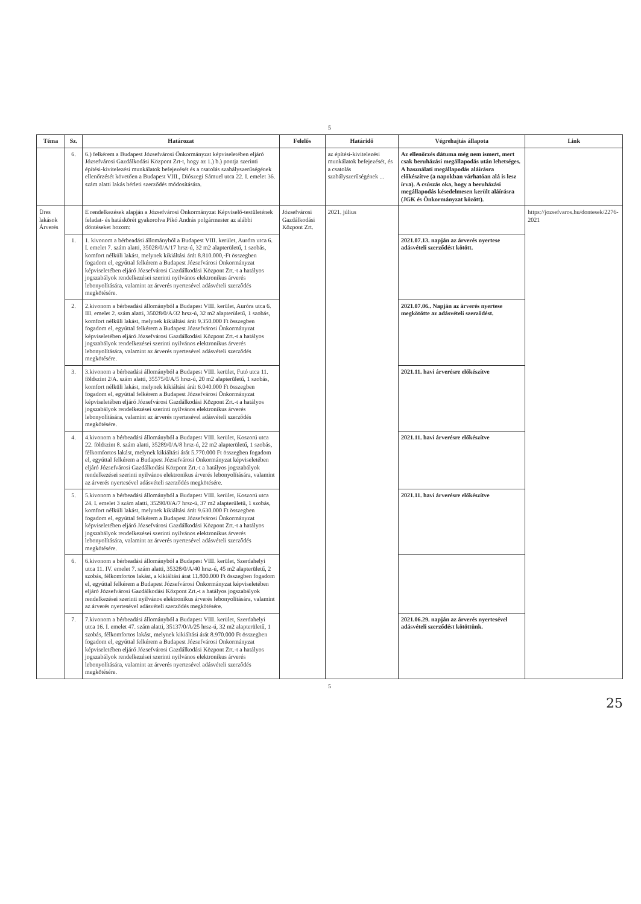5
| Téma | Sz. | Határozat | Felelős | Határidő | Végrehajtás állapota | Link |
| --- | --- | --- | --- | --- | --- | --- |
| | 6. | 6.) felkérem a Budapest Józsefvárosi Önkormányzat képviseletében eljáró Józsefvárosi Gazdálkodási Központ Zrt-t, hogy az 1.) b.) pontja szerinti építési-kivitelezési munkálatok befejezését és a csatolás szabályszerűségének ellenőrzését követően a Budapest VIII., Diószegi Sámuel utca 22. I. emelet 36. szám alatti lakás bérleti szerződés módosítására. | | az építési-kivitelezési munkálatok befejezését, és a csatolás szabályszerűségének ... | Az ellenőrzés dátuma még nem ismert, mert csak beruházási megállapodás után lehetséges. A használati megállapodás aláírásra előkészítve (a napokban várhatóan alá is lesz írva). A csúszás oka, hogy a beruházási megállapodás késedelmesen került aláírásra (JGK és Önkormányzat között). | |
| Üres lakások Árverés | | E rendelkezések alapján a Józsefvárosi Önkormányzat Képviselő-testületének feladat- és hatáskörét gyakorolva Pikó András polgármester az alábbi döntéseket hozom: | Józsefvárosi Gazdálkodási Központ Zrt. | 2021. július | | https://jozsefvaros.hu/dontesek/2276-2021 |
| | 1. | 1. kivonom a bérbeadási állományból a Budapest VIII. kerület, Auróra utca 6. I. emelet 7. szám alatti, 35028/0/A/17 hrsz-ú, 32 m2 alapterületű, 1 szobás, komfort nélküli lakást, melynek kikiáltási árát 8.810.000,-Ft összegben fogadom el, egyúttal felkérem a Budapest Józsefvárosi Önkormányzat képviseletében eljáró Józsefvárosi Gazdálkodási Központ Zrt.-t a hatályos jogszabályok rendelkezései szerinti nyilvános elektronikus árverés lebonyolítására, valamint az árverés nyertesével adásvételi szerződés megkötésére. | | | 2021.07.13. napján az árverés nyertese adásvételi szerződést kötött. | |
| | 2. | 2.kivonom a bérbeadási állományból a Budapest VIII. kerület, Auróra utca 6. III. emelet 2. szám alatti, 35028/0/A/32 hrsz-ú, 32 m2 alapterületű, 1 szobás, komfort nélküli lakást, melynek kikiáltási árát 9.350.000 Ft összegben fogadom el, egyúttal felkérem a Budapest Józsefvárosi Önkormányzat képviseletében eljáró Józsefvárosi Gazdálkodási Központ Zrt.-t a hatályos jogszabályok rendelkezései szerinti nyilvános elektronikus árverés lebonyolítására, valamint az árverés nyertesével adásvételi szerződés megkötésére. | | | 2021.07.06.. Napján az árverés nyertese megkötötte az adásvételi szerződést. | |
| | 3. | 3.kivonom a bérbeadási állományból a Budapest VIII. kerület, Futó utca 11. földszint 2/A. szám alatti, 35575/0/A/5 hrsz-ú, 20 m2 alapterületű, 1 szobás, komfort nélküli lakást, melynek kikiáltási árát 6.040.000 Ft összegben fogadom el, egyúttal felkérem a Budapest Józsefvárosi Önkormányzat képviseletében eljáró Józsefvárosi Gazdálkodási Központ Zrt.-t a hatályos jogszabályok rendelkezései szerinti nyilvános elektronikus árverés lebonyolítására, valamint az árverés nyertesével adásvételi szerződés megkötésére. | | | 2021.11. havi árverésre előkészítve | |
| | 4. | 4.kivonom a bérbeadási állományból a Budapest VIII. kerület, Koszorú utca 22. földszint 8. szám alatti, 35289/0/A/8 hrsz-ú, 22 m2 alapterületű, 1 szobás, félkomfortos lakást, melynek kikiáltási árát 5.770.000 Ft összegben fogadom el, egyúttal felkérem a Budapest Józsefvárosi Önkormányzat képviseletében eljáró Józsefvárosi Gazdálkodási Központ Zrt.-t a hatályos jogszabályok rendelkezései szerinti nyilvános elektronikus árverés lebonyolítására, valamint az árverés nyertesével adásvételi szerződés megkötésére. | | | 2021.11. havi árverésre előkészítve | |
| | 5. | 5.kivonom a bérbeadási állományból a Budapest VIII. kerület, Koszorú utca 24. I. emelet 3 szám alatti, 35290/0/A/7 hrsz-ú, 37 m2 alapterületű, 1 szobás, komfort nélküli lakást, melynek kikiáltási árát 9.630.000 Ft összegben fogadom el, egyúttal felkérem a Budapest Józsefvárosi Önkormányzat képviseletében eljáró Józsefvárosi Gazdálkodási Központ Zrt.-t a hatályos jogszabályok rendelkezései szerinti nyilvános elektronikus árverés lebonyolítására, valamint az árverés nyertesével adásvételi szerződés megkötésére. | | | 2021.11. havi árverésre előkészítve | |
| | 6. | 6.kivonom a bérbeadási állományból a Budapest VIII. kerület, Szerdahelyi utca 11. IV. emelet 7. szám alatti, 35328/0/A/40 hrsz-ú, 45 m2 alapterületű, 2 szobás, félkomfortos lakást, a kikiáltási árat 11.800.000 Ft összegben fogadom el, egyúttal felkérem a Budapest Józsefvárosi Önkormányzat képviseletében eljáró Józsefvárosi Gazdálkodási Központ Zrt.-t a hatályos jogszabályok rendelkezései szerinti nyilvános elektronikus árverés lebonyolítására, valamint az árverés nyertesével adásvételi szerződés megkötésére. | | | | |
| | 7. | 7.kivonom a bérbeadási állományból a Budapest VIII. kerület, Szerdahelyi utca 16. I. emelet 47. szám alatti, 35137/0/A/25 hrsz-ú, 32 m2 alapterületű, 1 szobás, félkomfortos lakást, melynek kikiáltási árát 8.970.000 Ft összegben fogadom el, egyúttal felkérem a Budapest Józsefvárosi Önkormányzat képviseletében eljáró Józsefvárosi Gazdálkodási Központ Zrt.-t a hatályos jogszabályok rendelkezései szerinti nyilvános elektronikus árverés lebonyolítására, valamint az árverés nyertesével adásvételi szerződés megkötésére. | | | 2021.06.29. napján az árverés nyertesével adásvételi szerződést kötöttünk. | |
5
25